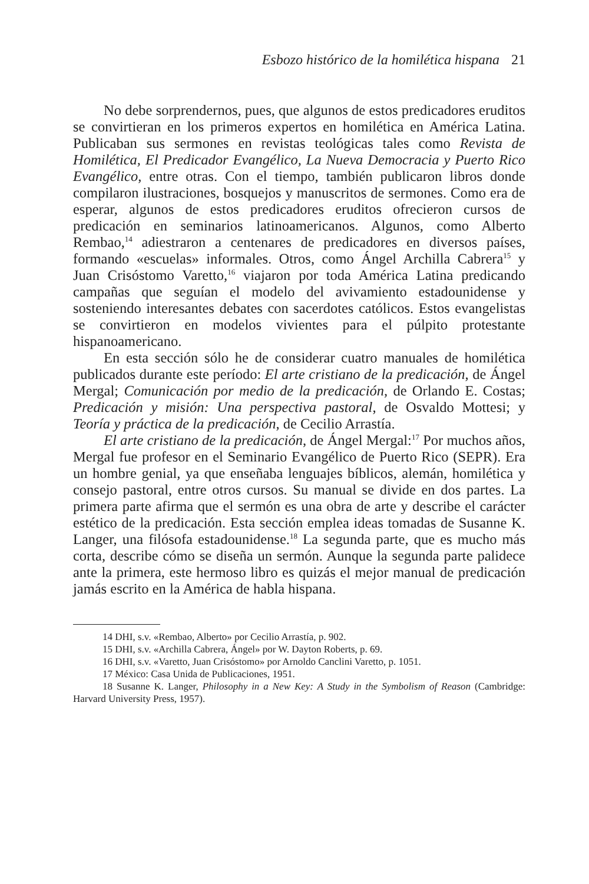Esbozo histórico de la homilética hispana 21
No debe sorprendernos, pues, que algunos de estos predicadores eruditos se convirtieran en los primeros expertos en homilética en América Latina. Publicaban sus sermones en revistas teológicas tales como Revista de Homilética, El Predicador Evangélico, La Nueva Democracia y Puerto Rico Evangélico, entre otras. Con el tiempo, también publicaron libros donde compilaron ilustraciones, bosquejos y manuscritos de sermones. Como era de esperar, algunos de estos predicadores eruditos ofrecieron cursos de predicación en seminarios latinoamericanos. Algunos, como Alberto Rembao,<sup>14</sup> adiestraron a centenares de predicadores en diversos países, formando «escuelas» informales. Otros, como Ángel Archilla Cabrera<sup>15</sup> y Juan Crisóstomo Varetto,<sup>16</sup> viajaron por toda América Latina predicando campañas que seguían el modelo del avivamiento estadounidense y sosteniendo interesantes debates con sacerdotes católicos. Estos evangelistas se convirtieron en modelos vivientes para el púlpito protestante hispanoamericano.
En esta sección sólo he de considerar cuatro manuales de homilética publicados durante este período: El arte cristiano de la predicación, de Ángel Mergal; Comunicación por medio de la predicación, de Orlando E. Costas; Predicación y misión: Una perspectiva pastoral, de Osvaldo Mottesi; y Teoría y práctica de la predicación, de Cecilio Arrastía.
El arte cristiano de la predicación, de Ángel Mergal:<sup>17</sup> Por muchos años, Mergal fue profesor en el Seminario Evangélico de Puerto Rico (SEPR). Era un hombre genial, ya que enseñaba lenguajes bíblicos, alemán, homilética y consejo pastoral, entre otros cursos. Su manual se divide en dos partes. La primera parte afirma que el sermón es una obra de arte y describe el carácter estético de la predicación. Esta sección emplea ideas tomadas de Susanne K. Langer, una filósofa estadounidense.<sup>18</sup> La segunda parte, que es mucho más corta, describe cómo se diseña un sermón. Aunque la segunda parte palidece ante la primera, este hermoso libro es quizás el mejor manual de predicación jamás escrito en la América de habla hispana.
14 DHI, s.v. «Rembao, Alberto» por Cecilio Arrastía, p. 902.
15 DHI, s.v. «Archilla Cabrera, Ángel» por W. Dayton Roberts, p. 69.
16 DHI, s.v. «Varetto, Juan Crisóstomo» por Arnoldo Canclini Varetto, p. 1051.
17 México: Casa Unida de Publicaciones, 1951.
18 Susanne K. Langer, Philosophy in a New Key: A Study in the Symbolism of Reason (Cambridge: Harvard University Press, 1957).